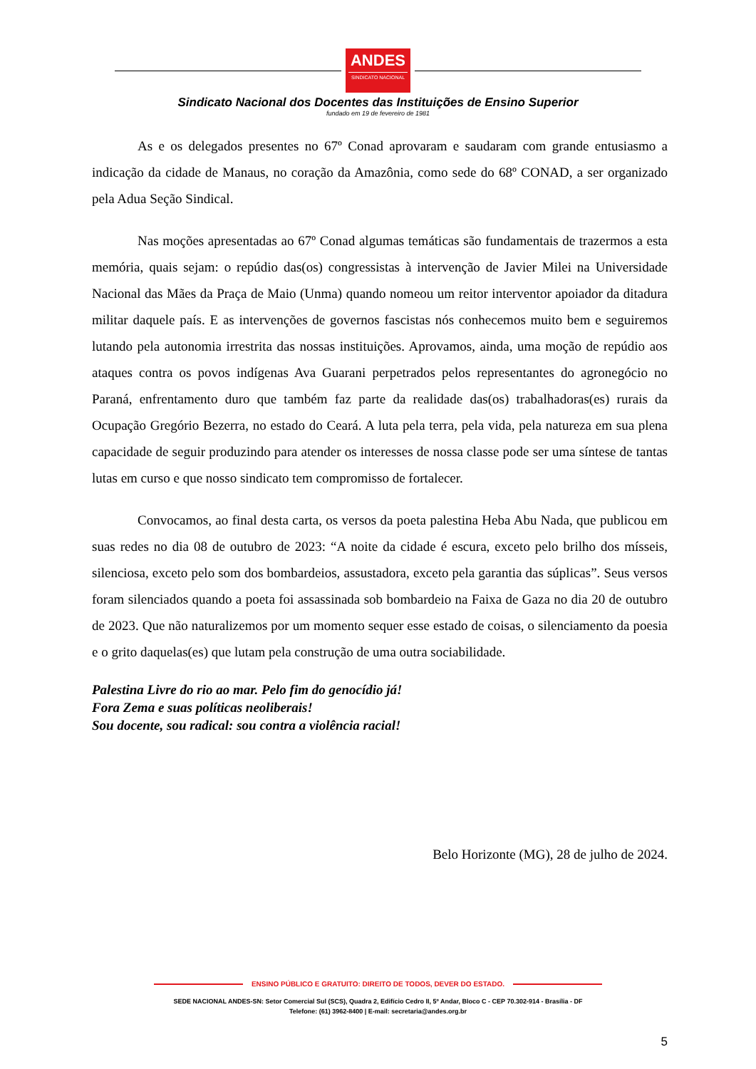ANDES
SINDICATO NACIONAL
Sindicato Nacional dos Docentes das Instituições de Ensino Superior
fundado em 19 de fevereiro de 1981
As e os delegados presentes no 67º Conad aprovaram e saudaram com grande entusiasmo a indicação da cidade de Manaus, no coração da Amazônia, como sede do 68º CONAD, a ser organizado pela Adua Seção Sindical.
Nas moções apresentadas ao 67º Conad algumas temáticas são fundamentais de trazermos a esta memória, quais sejam: o repúdio das(os) congressistas à intervenção de Javier Milei na Universidade Nacional das Mães da Praça de Maio (Unma) quando nomeou um reitor interventor apoiador da ditadura militar daquele país. E as intervenções de governos fascistas nós conhecemos muito bem e seguiremos lutando pela autonomia irrestrita das nossas instituições. Aprovamos, ainda, uma moção de repúdio aos ataques contra os povos indígenas Ava Guarani perpetrados pelos representantes do agronegócio no Paraná, enfrentamento duro que também faz parte da realidade das(os) trabalhadoras(es) rurais da Ocupação Gregório Bezerra, no estado do Ceará. A luta pela terra, pela vida, pela natureza em sua plena capacidade de seguir produzindo para atender os interesses de nossa classe pode ser uma síntese de tantas lutas em curso e que nosso sindicato tem compromisso de fortalecer.
Convocamos, ao final desta carta, os versos da poeta palestina Heba Abu Nada, que publicou em suas redes no dia 08 de outubro de 2023: “A noite da cidade é escura, exceto pelo brilho dos mísseis, silenciosa, exceto pelo som dos bombardeios, assustadora, exceto pela garantia das súplicas”. Seus versos foram silenciados quando a poeta foi assassinada sob bombardeio na Faixa de Gaza no dia 20 de outubro de 2023. Que não naturalizemos por um momento sequer esse estado de coisas, o silenciamento da poesia e o grito daquelas(es) que lutam pela construção de uma outra sociabilidade.
Palestina Livre do rio ao mar. Pelo fim do genocídio já!
Fora Zema e suas políticas neoliberais!
Sou docente, sou radical: sou contra a violência racial!
Belo Horizonte (MG), 28 de julho de 2024.
ENSINO PÚBLICO E GRATUITO: DIREITO DE TODOS, DEVER DO ESTADO.
SEDE NACIONAL ANDES-SN: Setor Comercial Sul (SCS), Quadra 2, Edifício Cedro II, 5º Andar, Bloco C - CEP 70.302-914 - Brasília - DF
Telefone: (61) 3962-8400 | E-mail: secretaria@andes.org.br
5